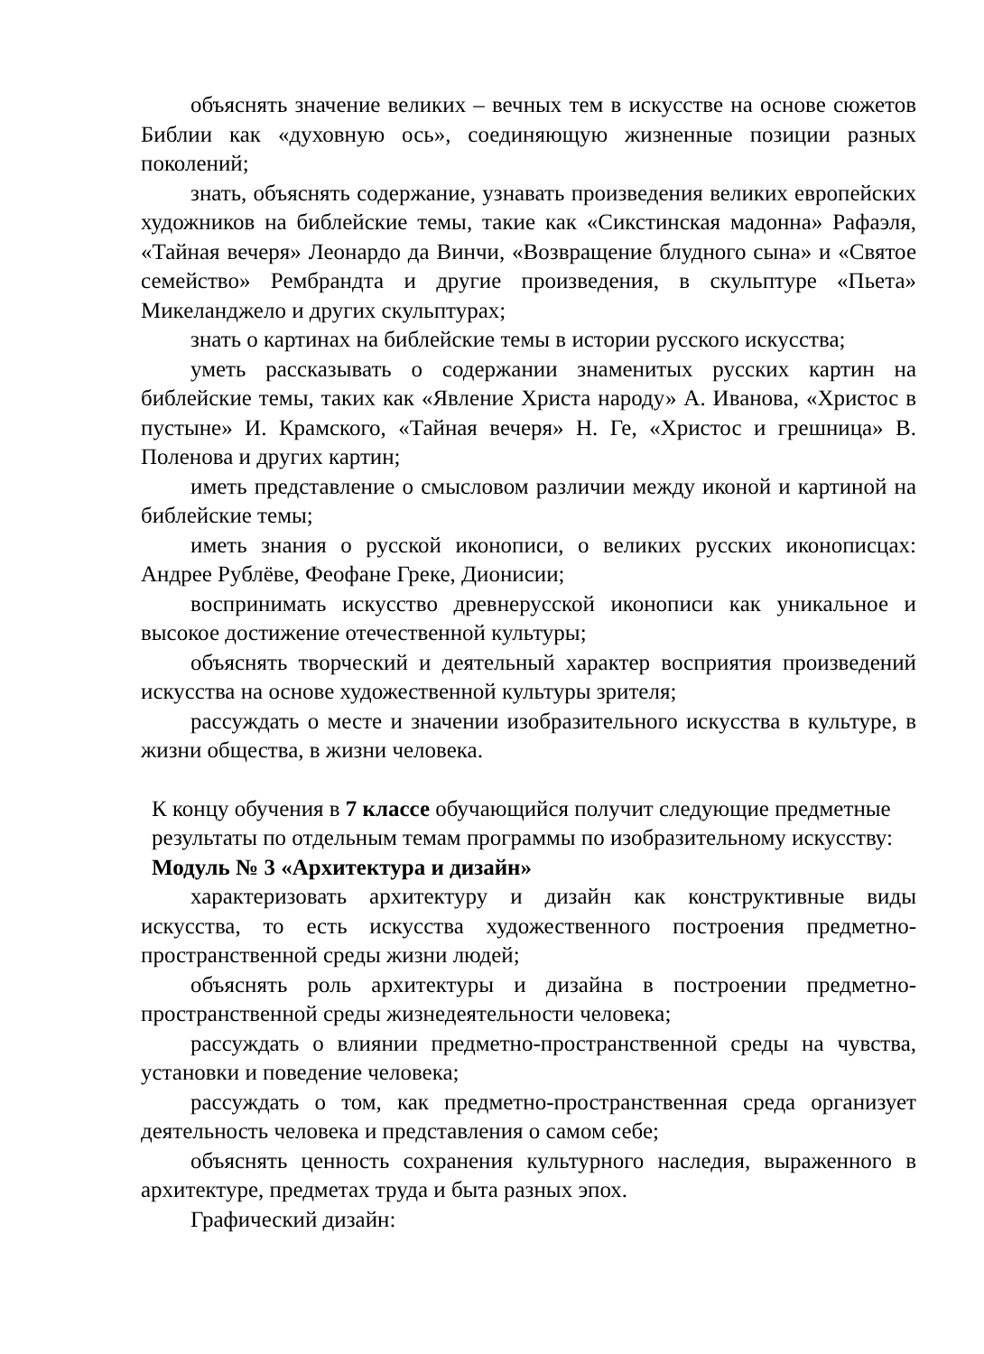объяснять значение великих – вечных тем в искусстве на основе сюжетов Библии как «духовную ось», соединяющую жизненные позиции разных поколений;
знать, объяснять содержание, узнавать произведения великих европейских художников на библейские темы, такие как «Сикстинская мадонна» Рафаэля, «Тайная вечеря» Леонардо да Винчи, «Возвращение блудного сына» и «Святое семейство» Рембрандта и другие произведения, в скульптуре «Пьета» Микеланджело и других скульптурах;
знать о картинах на библейские темы в истории русского искусства;
уметь рассказывать о содержании знаменитых русских картин на библейские темы, таких как «Явление Христа народу» А. Иванова, «Христос в пустыне» И. Крамского, «Тайная вечеря» Н. Ге, «Христос и грешница» В. Поленова и других картин;
иметь представление о смысловом различии между иконой и картиной на библейские темы;
иметь знания о русской иконописи, о великих русских иконописцах: Андрее Рублёве, Феофане Греке, Дионисии;
воспринимать искусство древнерусской иконописи как уникальное и высокое достижение отечественной культуры;
объяснять творческий и деятельный характер восприятия произведений искусства на основе художественной культуры зрителя;
рассуждать о месте и значении изобразительного искусства в культуре, в жизни общества, в жизни человека.
К концу обучения в 7 классе обучающийся получит следующие предметные результаты по отдельным темам программы по изобразительному искусству:
Модуль № 3 «Архитектура и дизайн»
характеризовать архитектуру и дизайн как конструктивные виды искусства, то есть искусства художественного построения предметно-пространственной среды жизни людей;
объяснять роль архитектуры и дизайна в построении предметно-пространственной среды жизнедеятельности человека;
рассуждать о влиянии предметно-пространственной среды на чувства, установки и поведение человека;
рассуждать о том, как предметно-пространственная среда организует деятельность человека и представления о самом себе;
объяснять ценность сохранения культурного наследия, выраженного в архитектуре, предметах труда и быта разных эпох.
Графический дизайн: